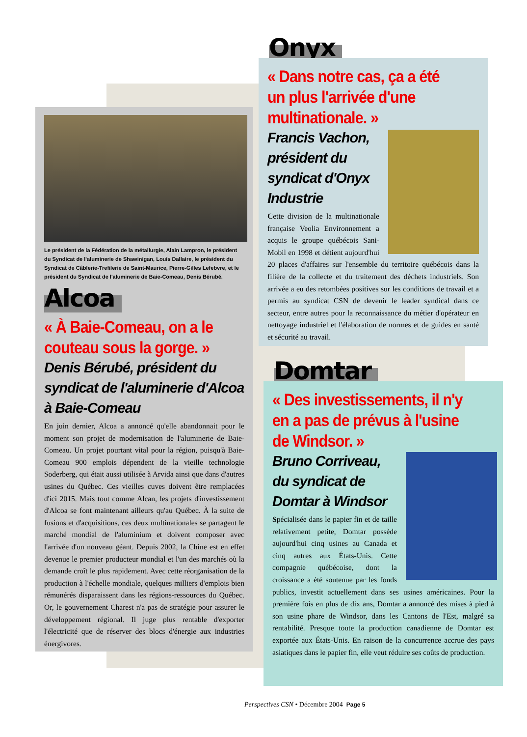Onyx
« Dans notre cas, ça a été un plus l'arrivée d'une multinationale. »
Francis Vachon, président du syndicat d'Onyx Industrie
Cette division de la multinationale française Veolia Environnement a acquis le groupe québécois Sani-Mobil en 1998 et détient aujourd'hui 20 places d'affaires sur l'ensemble du territoire québécois dans la filière de la collecte et du traitement des déchets industriels. Son arrivée a eu des retombées positives sur les conditions de travail et a permis au syndicat CSN de devenir le leader syndical dans ce secteur, entre autres pour la reconnaissance du métier d'opérateur en nettoyage industriel et l'élaboration de normes et de guides en santé et sécurité au travail.
Le président de la Fédération de la métallurgie, Alain Lampron, le président du Syndicat de l'aluminerie de Shawinigan, Louis Dallaire, le président du Syndicat de Câblerie-Trefilerie de Saint-Maurice, Pierre-Gilles Lefebvre, et le président du Syndicat de l'aluminerie de Baie-Comeau, Denis Bérubé.
Alcoa
« À Baie-Comeau, on a le couteau sous la gorge. »
Denis Bérubé, président du syndicat de l'aluminerie d'Alcoa à Baie-Comeau
En juin dernier, Alcoa a annoncé qu'elle abandonnait pour le moment son projet de modernisation de l'aluminerie de Baie-Comeau. Un projet pourtant vital pour la région, puisqu'à Baie-Comeau 900 emplois dépendent de la vieille technologie Soderberg, qui était aussi utilisée à Arvida ainsi que dans d'autres usines du Québec. Ces vieilles cuves doivent être remplacées d'ici 2015. Mais tout comme Alcan, les projets d'investissement d'Alcoa se font maintenant ailleurs qu'au Québec. À la suite de fusions et d'acquisitions, ces deux multinationales se partagent le marché mondial de l'aluminium et doivent composer avec l'arrivée d'un nouveau géant. Depuis 2002, la Chine est en effet devenue le premier producteur mondial et l'un des marchés où la demande croît le plus rapidement. Avec cette réorganisation de la production à l'échelle mondiale, quelques milliers d'emplois bien rémunérés disparaissent dans les régions-ressources du Québec. Or, le gouvernement Charest n'a pas de stratégie pour assurer le développement régional. Il juge plus rentable d'exporter l'électricité que de réserver des blocs d'énergie aux industries énergivores.
Domtar
« Des investissements, il n'y en a pas de prévus à l'usine de Windsor. »
Bruno Corriveau, du syndicat de Domtar à Windsor
Spécialisée dans le papier fin et de taille relativement petite, Domtar possède aujourd'hui cinq usines au Canada et cinq autres aux États-Unis. Cette compagnie québécoise, dont la croissance a été soutenue par les fonds publics, investit actuellement dans ses usines américaines. Pour la première fois en plus de dix ans, Domtar a annoncé des mises à pied à son usine phare de Windsor, dans les Cantons de l'Est, malgré sa rentabilité. Presque toute la production canadienne de Domtar est exportée aux États-Unis. En raison de la concurrence accrue des pays asiatiques dans le papier fin, elle veut réduire ses coûts de production.
Perspectives CSN • Décembre 2004 Page 5